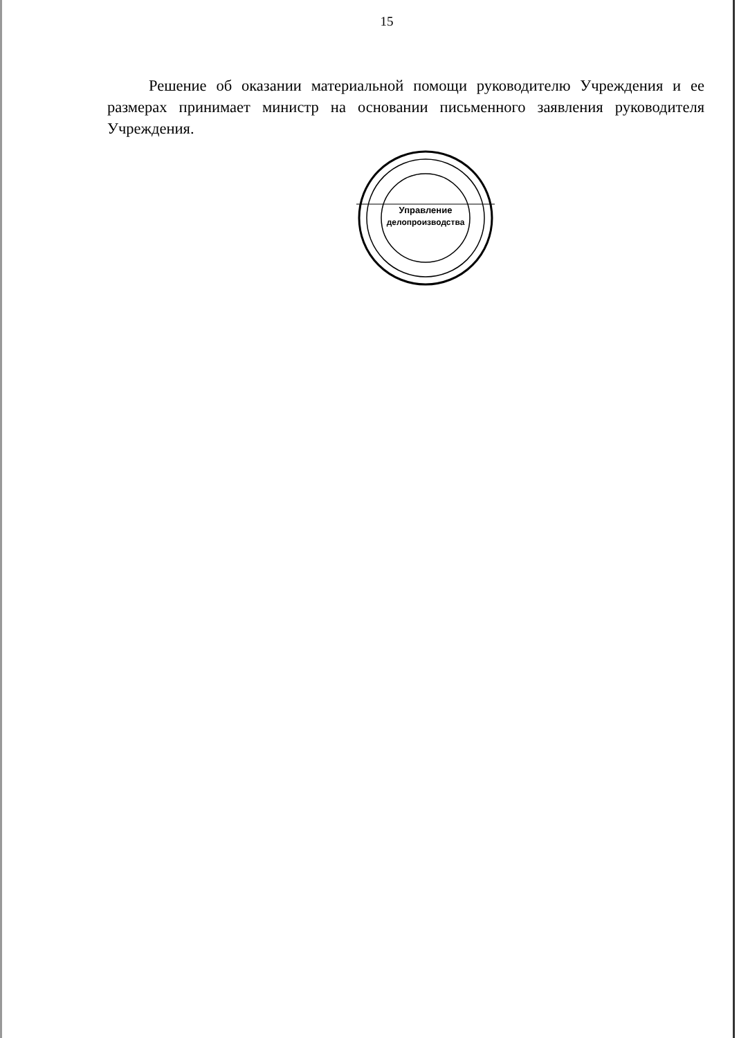15
Решение об оказании материальной помощи руководителю Учреждения и ее размерах принимает министр на основании письменного заявления руководителя Учреждения.
Управление
делопроизводства